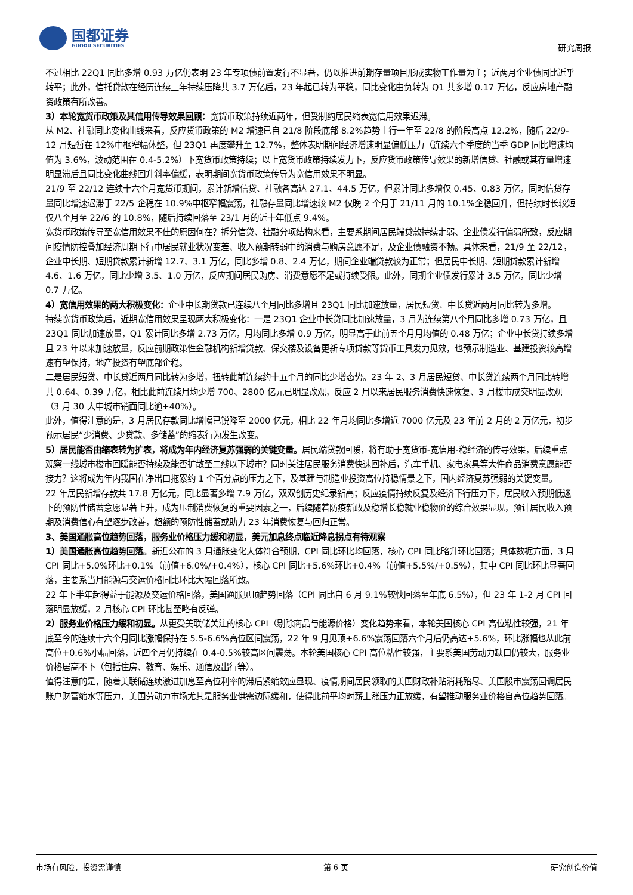国都证券
GUODU SECURITIES
研究周报
不过相比 22Q1 同比多增 0.93 万亿仍表明 23 年专项债前置发行不显著，仍以推进前期存量项目形成实物工作量为主；近两月企业债同比近乎转平；此外，信托贷款在经历连续三年持续压降共 3.7 万亿后，23 年起已转为平稳，同比变化由负转为 Q1 共多增 0.17 万亿，反应房地产融资政策有所改善。
3）本轮宽货币政策及其信用传导效果回顾：宽货币政策持续近两年，但受制约居民缩表宽信用效果迟滞。
从 M2、社融同比变化曲线来看，反应货币政策的 M2 增速已自 21/8 阶段底部 8.2%趋势上行一年至 22/8 的阶段高点 12.2%，随后 22/9-12 月短暂在 12%中枢窄幅休整，但 23Q1 再度攀升至 12.7%，整体表明期间经济增速明显偏低压力（连续六个季度的当季 GDP 同比增速均值为 3.6%，波动范围在 0.4-5.2%）下宽货币政策持续；以上宽货币政策持续发力下，反应货币政策传导效果的新增信贷、社融或其存量增速明显滞后且同比变化曲线回升斜率偏缓，表明期间宽货币政策传导为宽信用效果不明显。
21/9 至 22/12 连续十六个月宽货币期间，累计新增信贷、社融各高达 27.1、44.5 万亿，但累计同比多增仅 0.45、0.83 万亿，同时信贷存量同比增速迟滞于 22/5 企稳在 10.9%中枢窄幅震荡，社融存量同比增速较 M2 仅晚 2 个月于 21/11 月的 10.1%企稳回升，但持续时长较短仅八个月至 22/6 的 10.8%，随后持续回落至 23/1 月的近十年低点 9.4%。
宽货币政策传导至宽信用效果不佳的原因何在？拆分信贷、社融分项结构来看，主要系期间居民端贷款持续走弱、企业债发行偏弱所致，反应期间疫情防控叠加经济周期下行中居民就业状况变差、收入预期转弱中的消费与购房意愿不足，及企业债融资不畅。具体来看，21/9 至 22/12，企业中长期、短期贷款累计新增 12.7、3.1 万亿，同比多增 0.8、2.4 万亿，期间企业端贷款较为正常；但居民中长期、短期贷款累计新增 4.6、1.6 万亿，同比少增 3.5、1.0 万亿，反应期间居民购房、消费意愿不足或持续受限。此外，同期企业债发行累计 3.5 万亿，同比少增 0.7 万亿。
4）宽信用效果的两大积极变化：企业中长期贷款已连续八个月同比多增且 23Q1 同比加速放量，居民短贷、中长贷近两月同比转为多增。
持续宽货币政策后，近期宽信用效果呈现两大积极变化：一是 23Q1 企业中长贷同比加速放量，3 月为连续第八个月同比多增 0.73 万亿，且 23Q1 同比加速放量，Q1 累计同比多增 2.73 万亿，月均同比多增 0.9 万亿，明显高于此前五个月月均值的 0.48 万亿；企业中长贷持续多增且 23 年以来加速放量，反应前期政策性金融机构新增贷款、保交楼及设备更新专项贷款等货币工具发力见效，也预示制造业、基建投资较高增速有望保持，地产投资有望底部企稳。
二是居民短贷、中长贷近两月同比转为多增，扭转此前连续约十五个月的同比少增态势。23 年 2、3 月居民短贷、中长贷连续两个月同比转增共 0.64、0.39 万亿，相比此前连续月均少增 700、2800 亿元已明显改观，反应 2 月以来居民服务消费快速恢复、3 月楼市成交明显改观（3 月 30 大中城市销面同比逾+40%）。
此外，值得注意的是，3 月居民存款同比增幅已锐降至 2000 亿元，相比 22 年月均同比多增近 7000 亿元及 23 年前 2 月的 2 万亿元，初步预示居民“少消费、少贷款、多储蓄”的缩表行为发生改变。
5）居民能否由缩表转为扩表，将成为年内经济复苏强弱的关键变量。居民端贷款回暖，将有助于宽货币-宽信用-稳经济的传导效果，后续重点观察一线城市楼市回暖能否持续及能否扩散至二线以下城市？同时关注居民服务消费快速回补后，汽车手机、家电家具等大件商品消费意愿能否接力？这将成为年内我国在净出口拖累约 1 个百分点的压力之下，及基建与制造业投资高位持稳情景之下，国内经济复苏强弱的关键变量。
22 年居民新增存款共 17.8 万亿元，同比显著多增 7.9 万亿，双双创历史纪录新高；反应疫情持续反复及经济下行压力下，居民收入预期低迷下的预防性储蓄意愿显著上升，成为压制消费恢复的重要因素之一，后续随着防疫新政及稳增长稳就业稳物价的综合效果显现，预计居民收入预期及消费信心有望逐步改善，超额的预防性储蓄或助力 23 年消费恢复与回归正常。
3、美国通胀高位趋势回落，服务业价格压力缓和初显，美元加息终点临近降息拐点有待观察
1）美国通胀高位趋势回落。新近公布的 3 月通胀变化大体符合预期，CPI 同比环比均回落，核心 CPI 同比略升环比回落；具体数据方面，3 月 CPI 同比+5.0%环比+0.1%（前值+6.0%/+0.4%），核心 CPI 同比+5.6%环比+0.4%（前值+5.5%/+0.5%），其中 CPI 同比环比显著回落，主要系当月能源与交运价格同比环比大幅回落所致。
22 年下半年起得益于能源及交运价格回落，美国通胀见顶趋势回落（CPI 同比自 6 月 9.1%较快回落至年底 6.5%），但 23 年 1-2 月 CPI 回落明显放缓，2 月核心 CPI 环比甚至略有反弹。
2）服务业价格压力缓和初显。从更受美联储关注的核心 CPI（剔除商品与能源价格）变化趋势来看，本轮美国核心 CPI 高位粘性较强，21 年底至今的连续十六个月同比涨幅保持在 5.5-6.6%高位区间震荡，22 年 9 月见顶+6.6%震荡回落六个月后仍高达+5.6%，环比涨幅也从此前高位+0.6%小幅回落，近四个月仍持续在 0.4-0.5%较高区间震荡。本轮美国核心 CPI 高位粘性较强，主要系美国劳动力缺口仍较大，服务业价格居高不下（包括住房、教育、娱乐、通信及出行等）。
值得注意的是，随着美联储连续激进加息至高位利率的滞后紧缩效应显现、疫情期间居民领取的美国财政补贴消耗殆尽、美国股市震荡回调居民账户财富缩水等压力，美国劳动力市场尤其是服务业供需边际缓和，使得此前平均时薪上涨压力正放缓，有望推动服务业价格自高位趋势回落。
市场有风险，投资需谨慎 第 6 页 研究创造价值